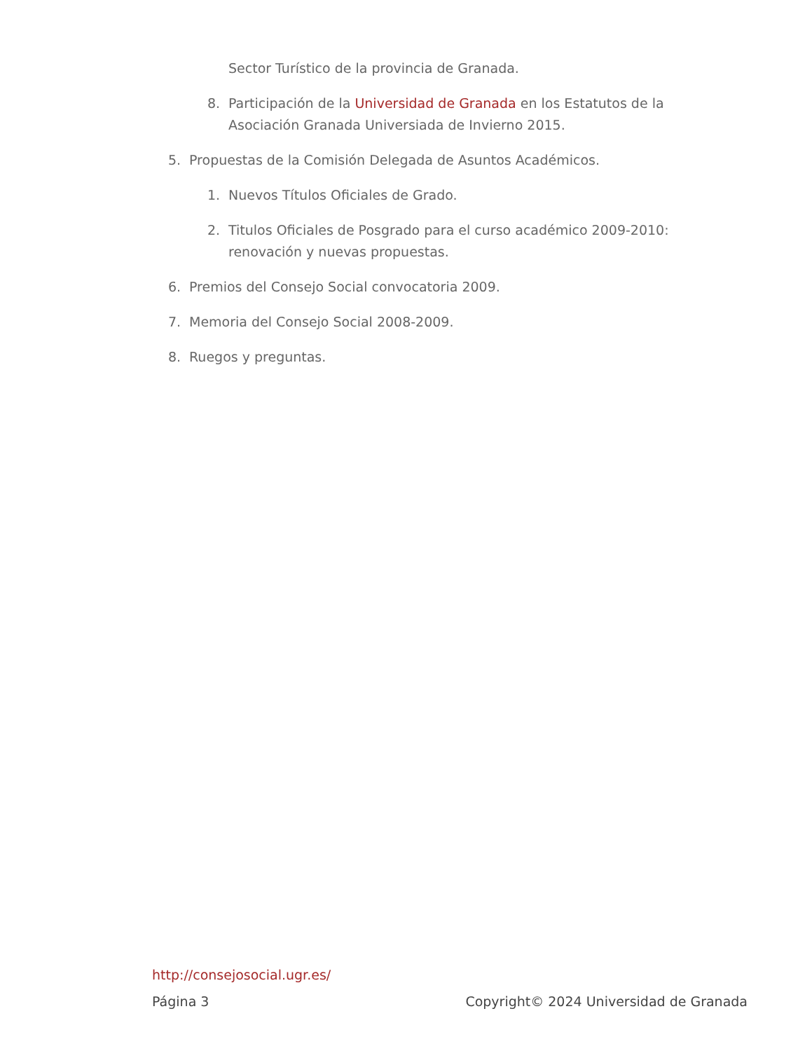Sector Turístico de la provincia de Granada.
8. Participación de la Universidad de Granada en los Estatutos de la Asociación Granada Universiada de Invierno 2015.
5. Propuestas de la Comisión Delegada de Asuntos Académicos.
1. Nuevos Títulos Oficiales de Grado.
2. Titulos Oficiales de Posgrado para el curso académico 2009-2010: renovación y nuevas propuestas.
6. Premios del Consejo Social convocatoria 2009.
7. Memoria del Consejo Social 2008-2009.
8. Ruegos y preguntas.
http://consejosocial.ugr.es/
Página 3 Copyright© 2024 Universidad de Granada